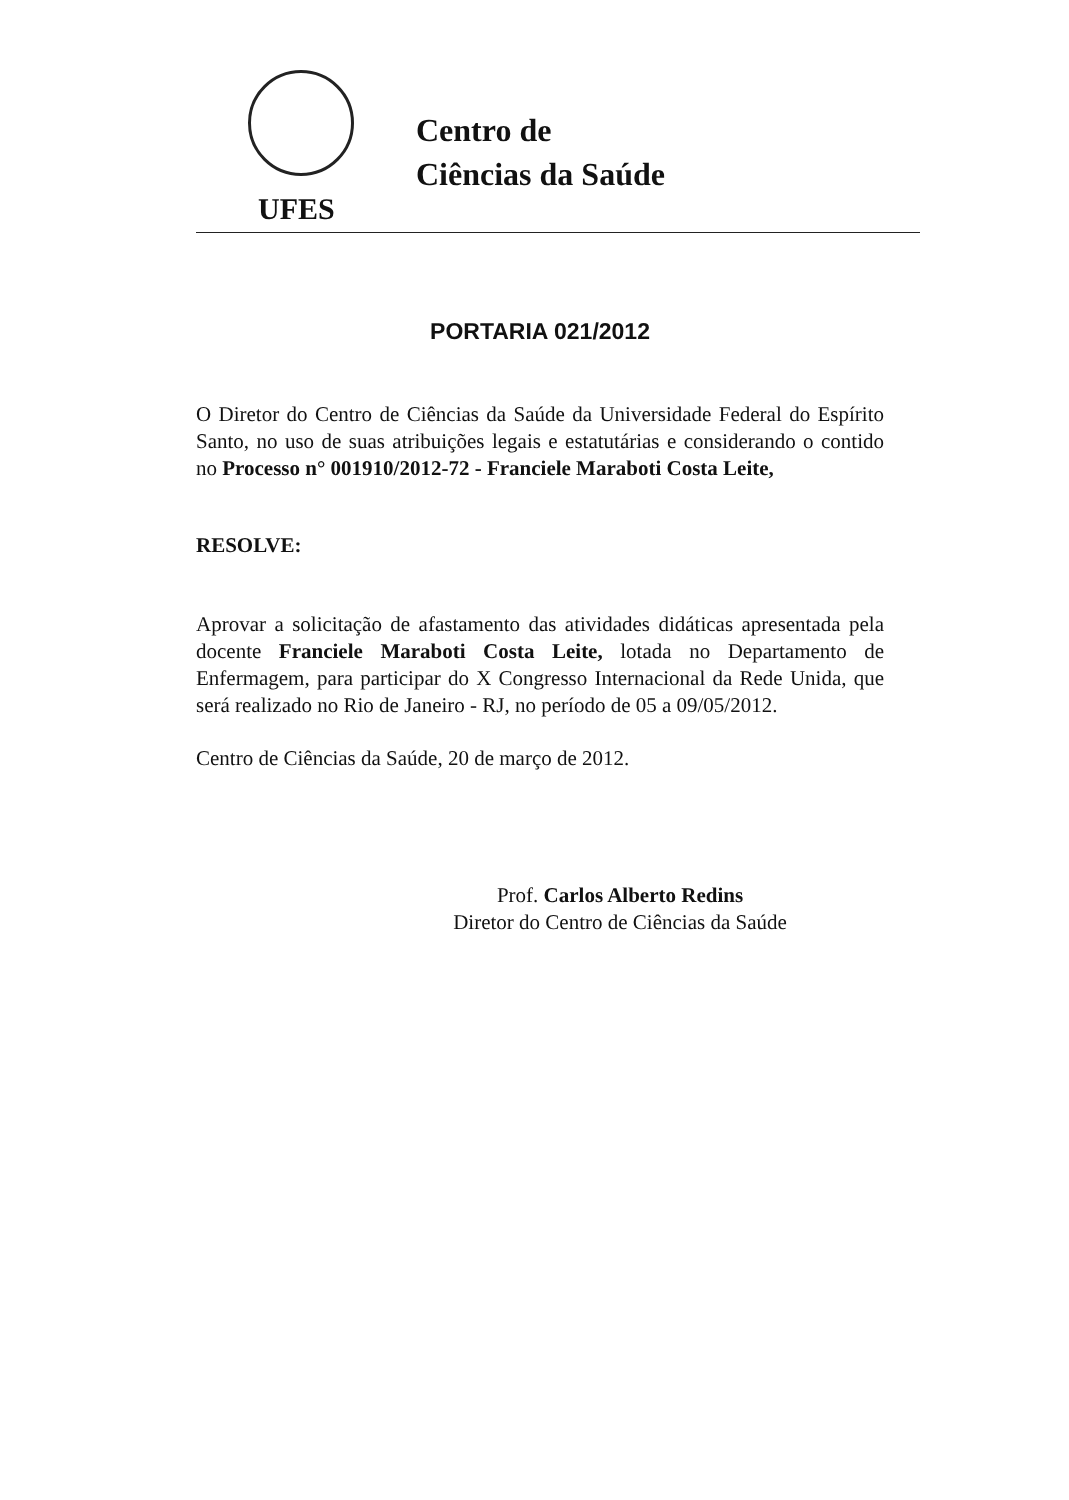UFES
Centro de
Ciências da Saúde
PORTARIA 021/2012
O Diretor do Centro de Ciências da Saúde da Universidade Federal do Espírito Santo, no uso de suas atribuições legais e estatutárias e considerando o contido no Processo n° 001910/2012-72 - Franciele Maraboti Costa Leite,
RESOLVE:
Aprovar a solicitação de afastamento das atividades didáticas apresentada pela docente Franciele Maraboti Costa Leite, lotada no Departamento de Enfermagem, para participar do X Congresso Internacional da Rede Unida, que será realizado no Rio de Janeiro - RJ, no período de 05 a 09/05/2012.
Centro de Ciências da Saúde, 20 de março de 2012.
Prof. Carlos Alberto Redins
Diretor do Centro de Ciências da Saúde